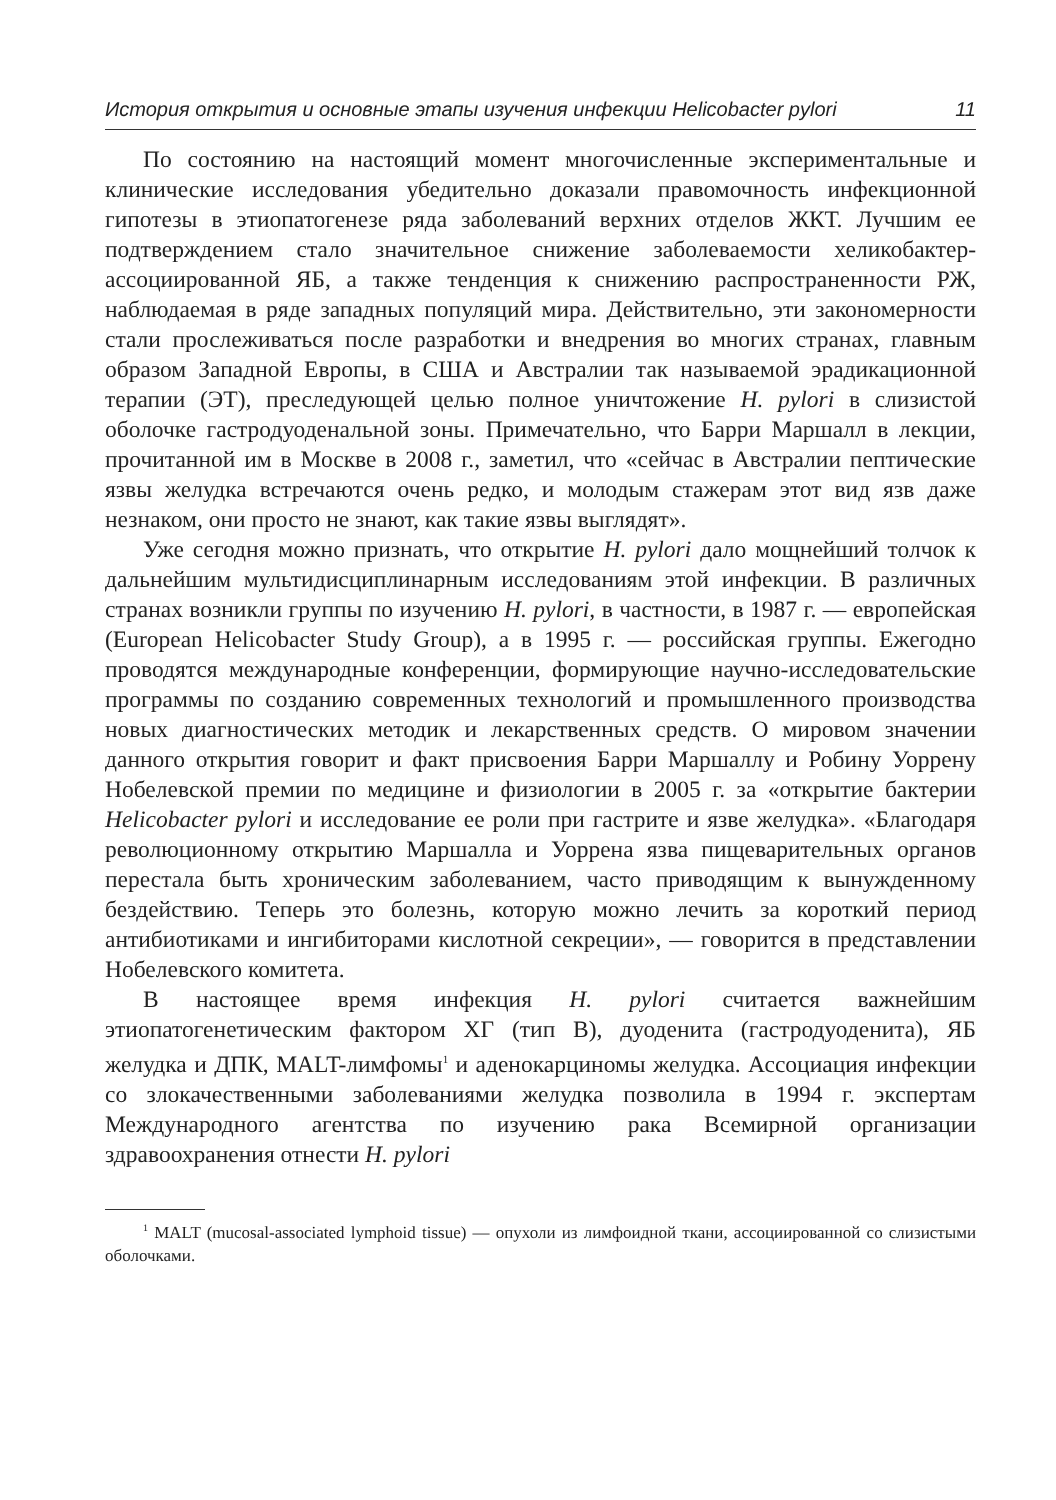История открытия и основные этапы изучения инфекции Helicobacter pylori 11
По состоянию на настоящий момент многочисленные экспериментальные и клинические исследования убедительно доказали правомочность инфекционной гипотезы в этиопатогенезе ряда заболеваний верхних отделов ЖКТ. Лучшим ее подтверждением стало значительное снижение заболеваемости хеликобактер-ассоциированной ЯБ, а также тенденция к снижению распространенности РЖ, наблюдаемая в ряде западных популяций мира. Действительно, эти закономерности стали прослеживаться после разработки и внедрения во многих странах, главным образом Западной Европы, в США и Австралии так называемой эрадикационной терапии (ЭТ), преследующей целью полное уничтожение H. pylori в слизистой оболочке гастродуоденальной зоны. Примечательно, что Барри Маршалл в лекции, прочитанной им в Москве в 2008 г., заметил, что «сейчас в Австралии пептические язвы желудка встречаются очень редко, и молодым стажерам этот вид язв даже незнаком, они просто не знают, как такие язвы выглядят».
Уже сегодня можно признать, что открытие H. pylori дало мощнейший толчок к дальнейшим мультидисциплинарным исследованиям этой инфекции. В различных странах возникли группы по изучению H. pylori, в частности, в 1987 г. — европейская (European Helicobacter Study Group), а в 1995 г. — российская группы. Ежегодно проводятся международные конференции, формирующие научно-исследовательские программы по созданию современных технологий и промышленного производства новых диагностических методик и лекарственных средств. О мировом значении данного открытия говорит и факт присвоения Барри Маршаллу и Робину Уоррену Нобелевской премии по медицине и физиологии в 2005 г. за «открытие бактерии Helicobacter pylori и исследование ее роли при гастрите и язве желудка». «Благодаря революционному открытию Маршалла и Уоррена язва пищеварительных органов перестала быть хроническим заболеванием, часто приводящим к вынужденному бездействию. Теперь это болезнь, которую можно лечить за короткий период антибиотиками и ингибиторами кислотной секреции», — говорится в представлении Нобелевского комитета.
В настоящее время инфекция H. pylori считается важнейшим этиопатогенетическим фактором ХГ (тип В), дуоденита (гастродуоденита), ЯБ желудка и ДПК, MALT-лимфомы<sup>1</sup> и аденокарциномы желудка. Ассоциация инфекции со злокачественными заболеваниями желудка позволила в 1994 г. экспертам Международного агентства по изучению рака Всемирной организации здравоохранения отнести H. pylori
<sup>1</sup> MALT (mucosal-associated lymphoid tissue) — опухоли из лимфоидной ткани, ассоциированной со слизистыми оболочками.